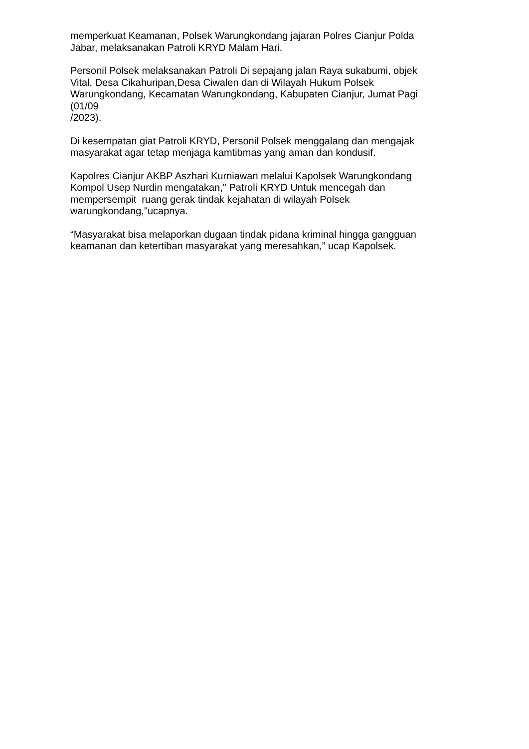memperkuat Keamanan, Polsek Warungkondang jajaran Polres Cianjur Polda
Jabar, melaksanakan Patroli KRYD Malam Hari.
Personil Polsek melaksanakan Patroli Di sepajang jalan Raya sukabumi, objek
Vital, Desa Cikahuripan,Desa Ciwalen dan di Wilayah Hukum Polsek
Warungkondang, Kecamatan Warungkondang, Kabupaten Cianjur, Jumat Pagi
(01/09
/2023).
Di kesempatan giat Patroli KRYD, Personil Polsek menggalang dan mengajak
masyarakat agar tetap menjaga kamtibmas yang aman dan kondusif.
Kapolres Cianjur AKBP Aszhari Kurniawan melalui Kapolsek Warungkondang
Kompol Usep Nurdin mengatakan," Patroli KRYD Untuk mencegah dan
mempersempit ruang gerak tindak kejahatan di wilayah Polsek
warungkondang,"ucapnya.
“Masyarakat bisa melaporkan dugaan tindak pidana kriminal hingga gangguan
keamanan dan ketertiban masyarakat yang meresahkan,” ucap Kapolsek.